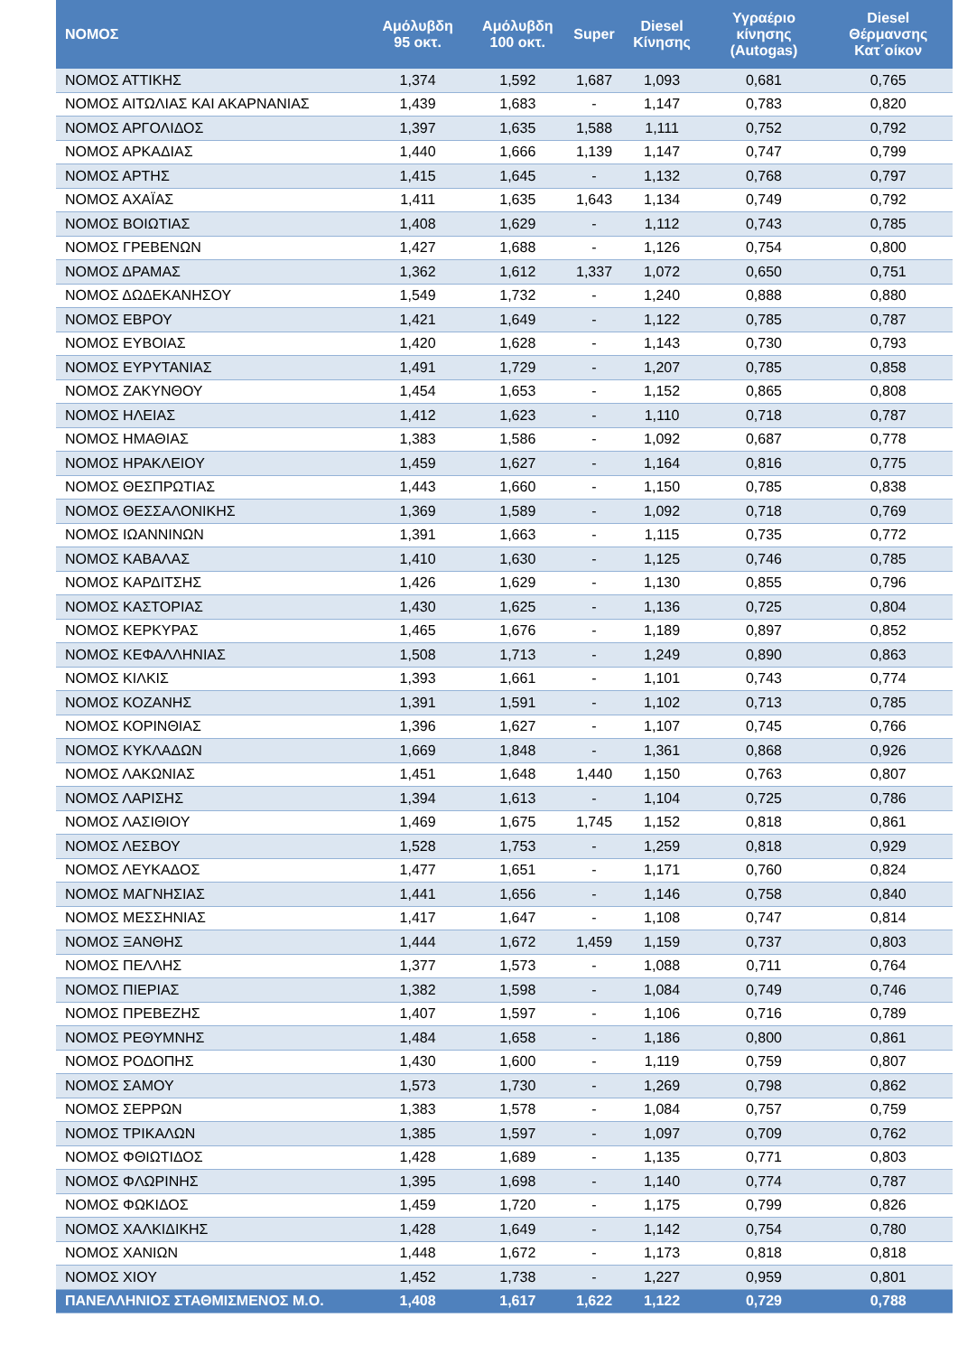| ΝΟΜΟΣ | Αμόλυβδη 95 οκτ. | Αμόλυβδη 100 οκτ. | Super | Diesel Κίνησης | Υγραέριο κίνησης (Autogas) | Diesel Θέρμανσης Κατ΄οίκον |
| --- | --- | --- | --- | --- | --- | --- |
| ΝΟΜΟΣ ΑΤΤΙΚΗΣ | 1,374 | 1,592 | 1,687 | 1,093 | 0,681 | 0,765 |
| ΝΟΜΟΣ ΑΙΤΩΛΙΑΣ ΚΑΙ ΑΚΑΡΝΑΝΙΑΣ | 1,439 | 1,683 | - | 1,147 | 0,783 | 0,820 |
| ΝΟΜΟΣ ΑΡΓΟΛΙΔΟΣ | 1,397 | 1,635 | 1,588 | 1,111 | 0,752 | 0,792 |
| ΝΟΜΟΣ ΑΡΚΑΔΙΑΣ | 1,440 | 1,666 | 1,139 | 1,147 | 0,747 | 0,799 |
| ΝΟΜΟΣ ΑΡΤΗΣ | 1,415 | 1,645 | - | 1,132 | 0,768 | 0,797 |
| ΝΟΜΟΣ ΑΧΑΪΑΣ | 1,411 | 1,635 | 1,643 | 1,134 | 0,749 | 0,792 |
| ΝΟΜΟΣ ΒΟΙΩΤΙΑΣ | 1,408 | 1,629 | - | 1,112 | 0,743 | 0,785 |
| ΝΟΜΟΣ ΓΡΕΒΕΝΩΝ | 1,427 | 1,688 | - | 1,126 | 0,754 | 0,800 |
| ΝΟΜΟΣ ΔΡΑΜΑΣ | 1,362 | 1,612 | 1,337 | 1,072 | 0,650 | 0,751 |
| ΝΟΜΟΣ ΔΩΔΕΚΑΝΗΣΟΥ | 1,549 | 1,732 | - | 1,240 | 0,888 | 0,880 |
| ΝΟΜΟΣ ΕΒΡΟΥ | 1,421 | 1,649 | - | 1,122 | 0,785 | 0,787 |
| ΝΟΜΟΣ ΕΥΒΟΙΑΣ | 1,420 | 1,628 | - | 1,143 | 0,730 | 0,793 |
| ΝΟΜΟΣ ΕΥΡΥΤΑΝΙΑΣ | 1,491 | 1,729 | - | 1,207 | 0,785 | 0,858 |
| ΝΟΜΟΣ ΖΑΚΥΝΘΟΥ | 1,454 | 1,653 | - | 1,152 | 0,865 | 0,808 |
| ΝΟΜΟΣ ΗΛΕΙΑΣ | 1,412 | 1,623 | - | 1,110 | 0,718 | 0,787 |
| ΝΟΜΟΣ ΗΜΑΘΙΑΣ | 1,383 | 1,586 | - | 1,092 | 0,687 | 0,778 |
| ΝΟΜΟΣ ΗΡΑΚΛΕΙΟΥ | 1,459 | 1,627 | - | 1,164 | 0,816 | 0,775 |
| ΝΟΜΟΣ ΘΕΣΠΡΩΤΙΑΣ | 1,443 | 1,660 | - | 1,150 | 0,785 | 0,838 |
| ΝΟΜΟΣ ΘΕΣΣΑΛΟΝΙΚΗΣ | 1,369 | 1,589 | - | 1,092 | 0,718 | 0,769 |
| ΝΟΜΟΣ ΙΩΑΝΝΙΝΩΝ | 1,391 | 1,663 | - | 1,115 | 0,735 | 0,772 |
| ΝΟΜΟΣ ΚΑΒΑΛΑΣ | 1,410 | 1,630 | - | 1,125 | 0,746 | 0,785 |
| ΝΟΜΟΣ ΚΑΡΔΙΤΣΗΣ | 1,426 | 1,629 | - | 1,130 | 0,855 | 0,796 |
| ΝΟΜΟΣ ΚΑΣΤΟΡΙΑΣ | 1,430 | 1,625 | - | 1,136 | 0,725 | 0,804 |
| ΝΟΜΟΣ ΚΕΡΚΥΡΑΣ | 1,465 | 1,676 | - | 1,189 | 0,897 | 0,852 |
| ΝΟΜΟΣ ΚΕΦΑΛΛΗΝΙΑΣ | 1,508 | 1,713 | - | 1,249 | 0,890 | 0,863 |
| ΝΟΜΟΣ ΚΙΛΚΙΣ | 1,393 | 1,661 | - | 1,101 | 0,743 | 0,774 |
| ΝΟΜΟΣ ΚΟΖΑΝΗΣ | 1,391 | 1,591 | - | 1,102 | 0,713 | 0,785 |
| ΝΟΜΟΣ ΚΟΡΙΝΘΙΑΣ | 1,396 | 1,627 | - | 1,107 | 0,745 | 0,766 |
| ΝΟΜΟΣ ΚΥΚΛΑΔΩΝ | 1,669 | 1,848 | - | 1,361 | 0,868 | 0,926 |
| ΝΟΜΟΣ ΛΑΚΩΝΙΑΣ | 1,451 | 1,648 | 1,440 | 1,150 | 0,763 | 0,807 |
| ΝΟΜΟΣ ΛΑΡΙΣΗΣ | 1,394 | 1,613 | - | 1,104 | 0,725 | 0,786 |
| ΝΟΜΟΣ ΛΑΣΙΘΙΟΥ | 1,469 | 1,675 | 1,745 | 1,152 | 0,818 | 0,861 |
| ΝΟΜΟΣ ΛΕΣΒΟΥ | 1,528 | 1,753 | - | 1,259 | 0,818 | 0,929 |
| ΝΟΜΟΣ ΛΕΥΚΑΔΟΣ | 1,477 | 1,651 | - | 1,171 | 0,760 | 0,824 |
| ΝΟΜΟΣ ΜΑΓΝΗΣΙΑΣ | 1,441 | 1,656 | - | 1,146 | 0,758 | 0,840 |
| ΝΟΜΟΣ ΜΕΣΣΗΝΙΑΣ | 1,417 | 1,647 | - | 1,108 | 0,747 | 0,814 |
| ΝΟΜΟΣ ΞΑΝΘΗΣ | 1,444 | 1,672 | 1,459 | 1,159 | 0,737 | 0,803 |
| ΝΟΜΟΣ ΠΕΛΛΗΣ | 1,377 | 1,573 | - | 1,088 | 0,711 | 0,764 |
| ΝΟΜΟΣ ΠΙΕΡΙΑΣ | 1,382 | 1,598 | - | 1,084 | 0,749 | 0,746 |
| ΝΟΜΟΣ ΠΡΕΒΕΖΗΣ | 1,407 | 1,597 | - | 1,106 | 0,716 | 0,789 |
| ΝΟΜΟΣ ΡΕΘΥΜΝΗΣ | 1,484 | 1,658 | - | 1,186 | 0,800 | 0,861 |
| ΝΟΜΟΣ ΡΟΔΟΠΗΣ | 1,430 | 1,600 | - | 1,119 | 0,759 | 0,807 |
| ΝΟΜΟΣ ΣΑΜΟΥ | 1,573 | 1,730 | - | 1,269 | 0,798 | 0,862 |
| ΝΟΜΟΣ ΣΕΡΡΩΝ | 1,383 | 1,578 | - | 1,084 | 0,757 | 0,759 |
| ΝΟΜΟΣ ΤΡΙΚΑΛΩΝ | 1,385 | 1,597 | - | 1,097 | 0,709 | 0,762 |
| ΝΟΜΟΣ ΦΘΙΩΤΙΔΟΣ | 1,428 | 1,689 | - | 1,135 | 0,771 | 0,803 |
| ΝΟΜΟΣ ΦΛΩΡΙΝΗΣ | 1,395 | 1,698 | - | 1,140 | 0,774 | 0,787 |
| ΝΟΜΟΣ ΦΩΚΙΔΟΣ | 1,459 | 1,720 | - | 1,175 | 0,799 | 0,826 |
| ΝΟΜΟΣ ΧΑΛΚΙΔΙΚΗΣ | 1,428 | 1,649 | - | 1,142 | 0,754 | 0,780 |
| ΝΟΜΟΣ ΧΑΝΙΩΝ | 1,448 | 1,672 | - | 1,173 | 0,818 | 0,818 |
| ΝΟΜΟΣ ΧΙΟΥ | 1,452 | 1,738 | - | 1,227 | 0,959 | 0,801 |
| ΠΑΝΕΛΛΗΝΙΟΣ ΣΤΑΘΜΙΣΜΕΝΟΣ Μ.Ο. | 1,408 | 1,617 | 1,622 | 1,122 | 0,729 | 0,788 |